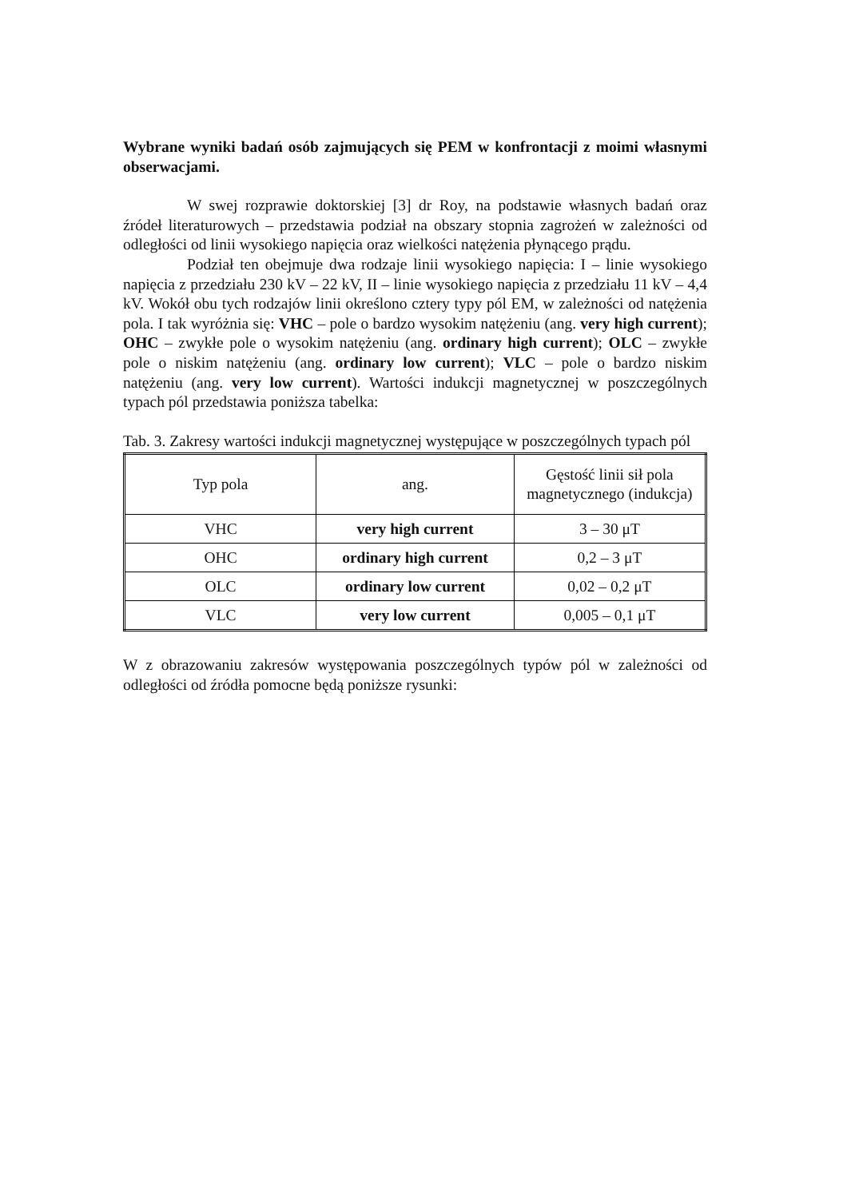Wybrane wyniki badań osób zajmujących się PEM w konfrontacji z moimi własnymi obserwacjami.
W swej rozprawie doktorskiej [3] dr Roy, na podstawie własnych badań oraz źródeł literaturowych – przedstawia podział na obszary stopnia zagrożeń w zależności od odległości od linii wysokiego napięcia oraz wielkości natężenia płynącego prądu.
Podział ten obejmuje dwa rodzaje linii wysokiego napięcia: I – linie wysokiego napięcia z przedziału 230 kV – 22 kV, II – linie wysokiego napięcia z przedziału 11 kV – 4,4 kV. Wokół obu tych rodzajów linii określono cztery typy pól EM, w zależności od natężenia pola. I tak wyróżnia się: VHC – pole o bardzo wysokim natężeniu (ang. very high current); OHC – zwykłe pole o wysokim natężeniu (ang. ordinary high current); OLC – zwykłe pole o niskim natężeniu (ang. ordinary low current); VLC – pole o bardzo niskim natężeniu (ang. very low current). Wartości indukcji magnetycznej w poszczególnych typach pól przedstawia poniższa tabelka:
Tab. 3. Zakresy wartości indukcji magnetycznej występujące w poszczególnych typach pól
| Typ pola | ang. | Gęstość linii sił pola magnetycznego (indukcja) |
| VHC | very high current | 3 – 30 μT |
| OHC | ordinary high current | 0,2 – 3 μT |
| OLC | ordinary low current | 0,02 – 0,2 μT |
| VLC | very low current | 0,005 – 0,1 μT |
W z obrazowaniu zakresów występowania poszczególnych typów pól w zależności od odległości od źródła pomocne będą poniższe rysunki: